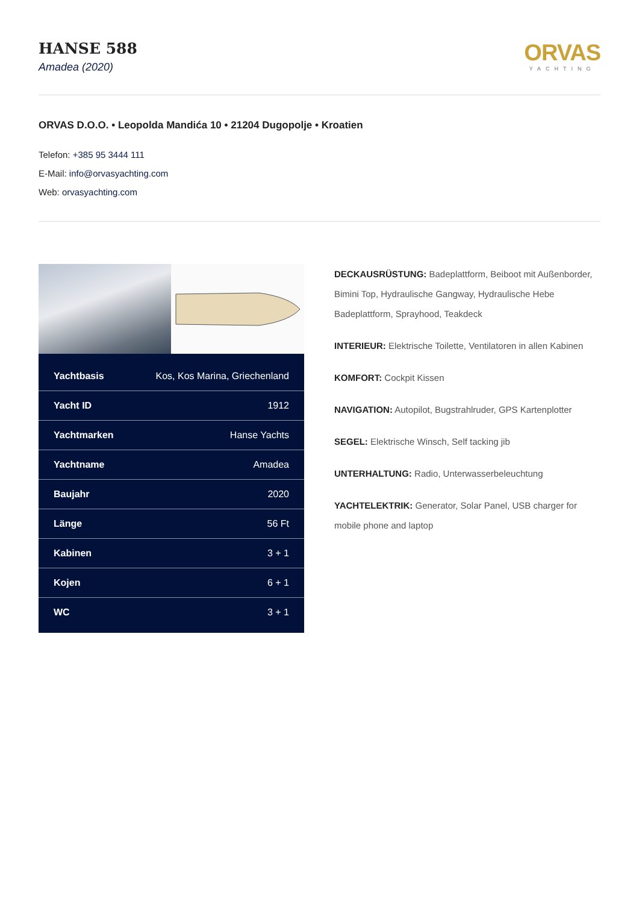HANSE 588
Amadea (2020)
ORVAS
YACHTING
ORVAS D.O.O. • Leopolda Mandića 10 • 21204 Dugopolje • Kroatien
Telefon: +385 95 3444 111
E-Mail: info@orvasyachting.com
Web: orvasyachting.com
| Yachtbasis | Kos, Kos Marina, Griechenland |
| Yacht ID | 1912 |
| Yachtmarken | Hanse Yachts |
| Yachtname | Amadea |
| Baujahr | 2020 |
| Länge | 56 Ft |
| Kabinen | 3 + 1 |
| Kojen | 6 + 1 |
| WC | 3 + 1 |
DECKAUSRÜSTUNG: Badeplattform, Beiboot mit Außenborder, Bimini Top, Hydraulische Gangway, Hydraulische Hebe Badeplattform, Sprayhood, Teakdeck
INTERIEUR: Elektrische Toilette, Ventilatoren in allen Kabinen
KOMFORT: Cockpit Kissen
NAVIGATION: Autopilot, Bugstrahlruder, GPS Kartenplotter
SEGEL: Elektrische Winsch, Self tacking jib
UNTERHALTUNG: Radio, Unterwasserbeleuchtung
YACHTELEKTRIK: Generator, Solar Panel, USB charger for mobile phone and laptop